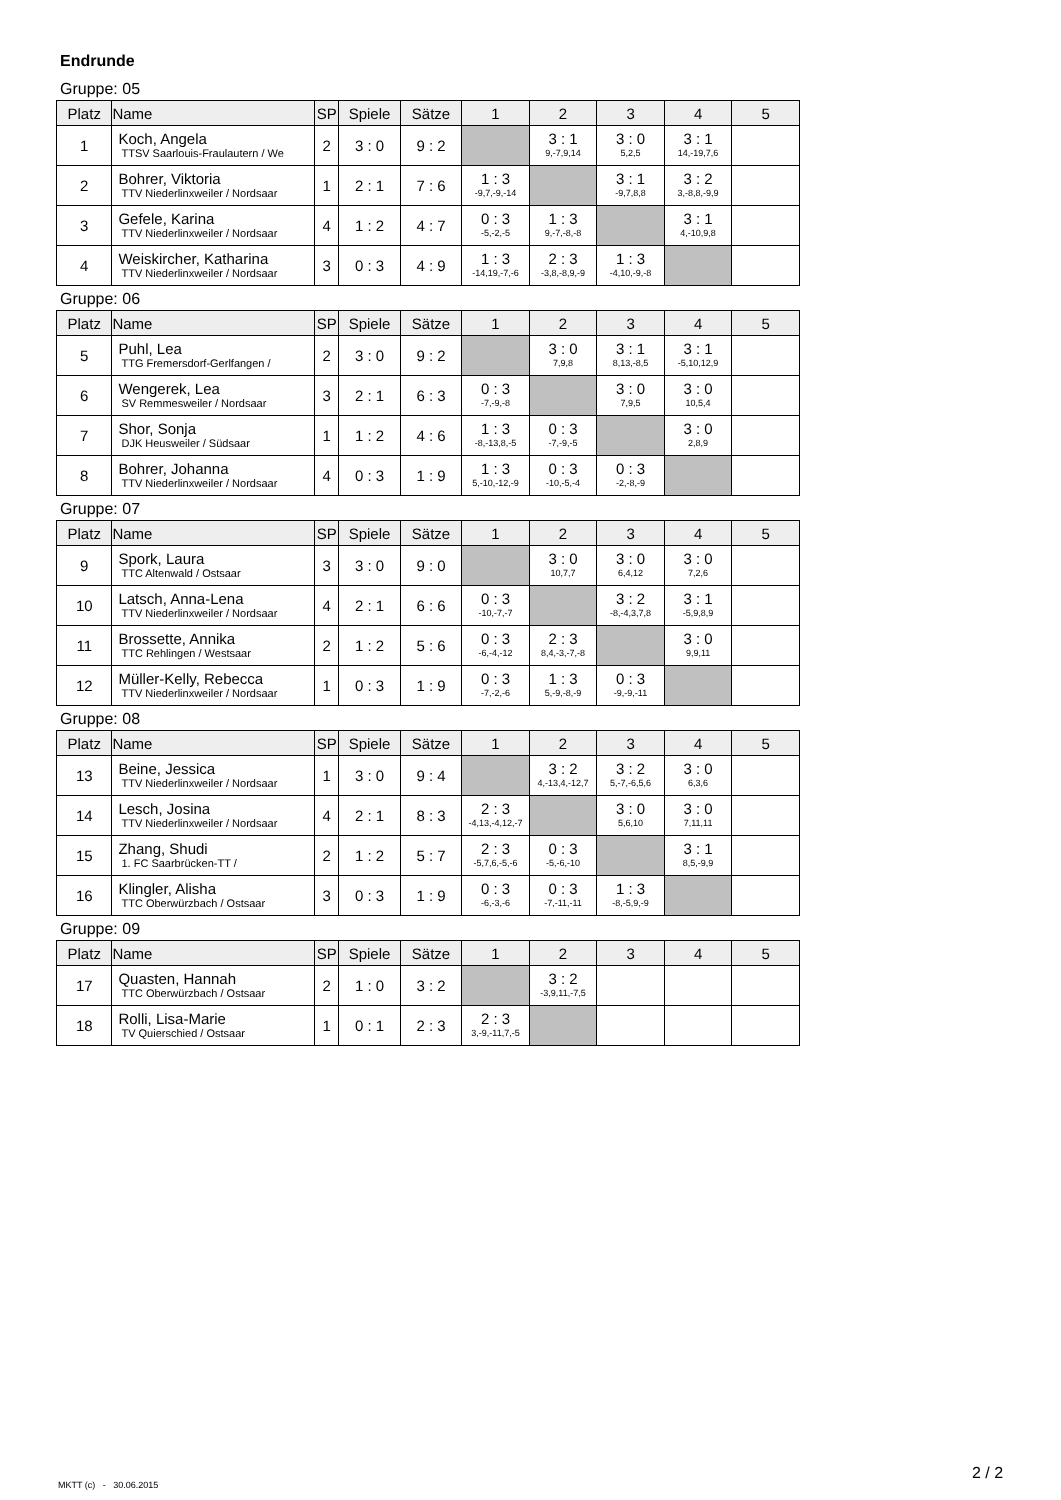Endrunde
Gruppe: 05
| Platz | Name | SP | Spiele | Sätze | 1 | 2 | 3 | 4 | 5 |
| --- | --- | --- | --- | --- | --- | --- | --- | --- | --- |
| 1 | Koch, Angela TTSV Saarlouis-Fraulautern / We | 2 | 3 : 0 | 9 : 2 | | 3 : 1 9,-7,9,14 | 3 : 0 5,2,5 | 3 : 1 14,-19,7,6 | |
| 2 | Bohrer, Viktoria TTV Niederlinxweiler / Nordsaar | 1 | 2 : 1 | 7 : 6 | 1 : 3 -9,7,-9,-14 | | 3 : 1 -9,7,8,8 | 3 : 2 3,-8,8,-9,9 | |
| 3 | Gefele, Karina TTV Niederlinxweiler / Nordsaar | 4 | 1 : 2 | 4 : 7 | 0 : 3 -5,-2,-5 | 1 : 3 9,-7,-8,-8 | | 3 : 1 4,-10,9,8 | |
| 4 | Weiskircher, Katharina TTV Niederlinxweiler / Nordsaar | 3 | 0 : 3 | 4 : 9 | 1 : 3 -14,19,-7,-6 | 2 : 3 -3,8,-8,9,-9 | 1 : 3 -4,10,-9,-8 | | |
Gruppe: 06
| Platz | Name | SP | Spiele | Sätze | 1 | 2 | 3 | 4 | 5 |
| --- | --- | --- | --- | --- | --- | --- | --- | --- | --- |
| 5 | Puhl, Lea TTG Fremersdorf-Gerlfangen / | 2 | 3 : 0 | 9 : 2 | | 3 : 0 7,9,8 | 3 : 1 8,13,-8,5 | 3 : 1 -5,10,12,9 | |
| 6 | Wengerek, Lea SV Remmesweiler / Nordsaar | 3 | 2 : 1 | 6 : 3 | 0 : 3 -7,-9,-8 | | 3 : 0 7,9,5 | 3 : 0 10,5,4 | |
| 7 | Shor, Sonja DJK Heusweiler / Südsaar | 1 | 1 : 2 | 4 : 6 | 1 : 3 -8,-13,8,-5 | 0 : 3 -7,-9,-5 | | 3 : 0 2,8,9 | |
| 8 | Bohrer, Johanna TTV Niederlinxweiler / Nordsaar | 4 | 0 : 3 | 1 : 9 | 1 : 3 5,-10,-12,-9 | 0 : 3 -10,-5,-4 | 0 : 3 -2,-8,-9 | | |
Gruppe: 07
| Platz | Name | SP | Spiele | Sätze | 1 | 2 | 3 | 4 | 5 |
| --- | --- | --- | --- | --- | --- | --- | --- | --- | --- |
| 9 | Spork, Laura TTC Altenwald / Ostsaar | 3 | 3 : 0 | 9 : 0 | | 3 : 0 10,7,7 | 3 : 0 6,4,12 | 3 : 0 7,2,6 | |
| 10 | Latsch, Anna-Lena TTV Niederlinxweiler / Nordsaar | 4 | 2 : 1 | 6 : 6 | 0 : 3 -10,-7,-7 | | 3 : 2 -8,-4,3,7,8 | 3 : 1 -5,9,8,9 | |
| 11 | Brossette, Annika TTC Rehlingen / Westsaar | 2 | 1 : 2 | 5 : 6 | 0 : 3 -6,-4,-12 | 2 : 3 8,4,-3,-7,-8 | | 3 : 0 9,9,11 | |
| 12 | Müller-Kelly, Rebecca TTV Niederlinxweiler / Nordsaar | 1 | 0 : 3 | 1 : 9 | 0 : 3 -7,-2,-6 | 1 : 3 5,-9,-8,-9 | 0 : 3 -9,-9,-11 | | |
Gruppe: 08
| Platz | Name | SP | Spiele | Sätze | 1 | 2 | 3 | 4 | 5 |
| --- | --- | --- | --- | --- | --- | --- | --- | --- | --- |
| 13 | Beine, Jessica TTV Niederlinxweiler / Nordsaar | 1 | 3 : 0 | 9 : 4 | | 3 : 2 4,-13,4,-12,7 | 3 : 2 5,-7,-6,5,6 | 3 : 0 6,3,6 | |
| 14 | Lesch, Josina TTV Niederlinxweiler / Nordsaar | 4 | 2 : 1 | 8 : 3 | 2 : 3 -4,13,-4,12,-7 | | 3 : 0 5,6,10 | 3 : 0 7,11,11 | |
| 15 | Zhang, Shudi 1. FC Saarbrücken-TT / | 2 | 1 : 2 | 5 : 7 | 2 : 3 -5,7,6,-5,-6 | 0 : 3 -5,-6,-10 | | 3 : 1 8,5,-9,9 | |
| 16 | Klingler, Alisha TTC Oberwürzbach / Ostsaar | 3 | 0 : 3 | 1 : 9 | 0 : 3 -6,-3,-6 | 0 : 3 -7,-11,-11 | 1 : 3 -8,-5,9,-9 | | |
Gruppe: 09
| Platz | Name | SP | Spiele | Sätze | 1 | 2 | 3 | 4 | 5 |
| --- | --- | --- | --- | --- | --- | --- | --- | --- | --- |
| 17 | Quasten, Hannah TTC Oberwürzbach / Ostsaar | 2 | 1 : 0 | 3 : 2 | | 3 : 2 -3,9,11,-7,5 | | | |
| 18 | Rolli, Lisa-Marie TV Quierschied / Ostsaar | 1 | 0 : 1 | 2 : 3 | 2 : 3 3,-9,-11,7,-5 | | | | |
MKTT (c) - 30.06.2015
2 / 2